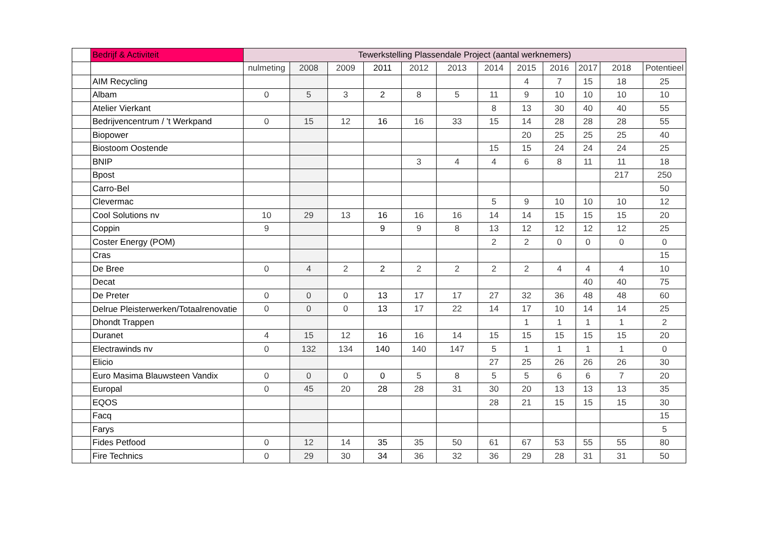| | Bedrijf & Activiteit | Tewerkstelling Plassendale Project (aantal werknemers) | | | | | | | | | | | |
| --- | --- | --- | --- | --- | --- | --- | --- | --- | --- | --- | --- | --- | --- |
| | | nulmeting | 2008 | 2009 | 2011 | 2012 | 2013 | 2014 | 2015 | 2016 | 2017 | 2018 | Potentieel |
| | AIM Recycling | | | | | | | | 4 | 7 | 15 | 18 | 25 |
| | Albam | 0 | 5 | 3 | 2 | 8 | 5 | 11 | 9 | 10 | 10 | 10 | 10 |
| | Atelier Vierkant | | | | | | | 8 | 13 | 30 | 40 | 40 | 55 |
| | Bedrijvencentrum / 't Werkpand | 0 | 15 | 12 | 16 | 16 | 33 | 15 | 14 | 28 | 28 | 28 | 55 |
| | Biopower | | | | | | | | 20 | 25 | 25 | 25 | 40 |
| | Biostoom Oostende | | | | | | | 15 | 15 | 24 | 24 | 24 | 25 |
| | BNIP | | | | | 3 | 4 | 4 | 6 | 8 | 11 | 11 | 18 |
| | Bpost | | | | | | | | | | | 217 | 250 |
| | Carro-Bel | | | | | | | | | | | | 50 |
| | Clevermac | | | | | | | 5 | 9 | 10 | 10 | 10 | 12 |
| | Cool Solutions nv | 10 | 29 | 13 | 16 | 16 | 16 | 14 | 14 | 15 | 15 | 15 | 20 |
| | Coppin | 9 | | | 9 | 9 | 8 | 13 | 12 | 12 | 12 | 12 | 25 |
| | Coster Energy (POM) | | | | | | | 2 | 2 | 0 | 0 | 0 | 0 |
| | Cras | | | | | | | | | | | | 15 |
| | De Bree | 0 | 4 | 2 | 2 | 2 | 2 | 2 | 2 | 4 | 4 | 4 | 10 |
| | Decat | | | | | | | | | | 40 | 40 | 75 |
| | De Preter | 0 | 0 | 0 | 13 | 17 | 17 | 27 | 32 | 36 | 48 | 48 | 60 |
| | Delrue Pleisterwerken/Totaalrenovatie | 0 | 0 | 0 | 13 | 17 | 22 | 14 | 17 | 10 | 14 | 14 | 25 |
| | Dhondt Trappen | | | | | | | | 1 | 1 | 1 | 1 | 2 |
| | Duranet | 4 | 15 | 12 | 16 | 16 | 14 | 15 | 15 | 15 | 15 | 15 | 20 |
| | Electrawinds nv | 0 | 132 | 134 | 140 | 140 | 147 | 5 | 1 | 1 | 1 | 1 | 0 |
| | Elicio | | | | | | | 27 | 25 | 26 | 26 | 26 | 30 |
| | Euro Masima Blauwsteen Vandix | 0 | 0 | 0 | 0 | 5 | 8 | 5 | 5 | 6 | 6 | 7 | 20 |
| | Europal | 0 | 45 | 20 | 28 | 28 | 31 | 30 | 20 | 13 | 13 | 13 | 35 |
| | EQOS | | | | | | | 28 | 21 | 15 | 15 | 15 | 30 |
| | Facq | | | | | | | | | | | | 15 |
| | Farys | | | | | | | | | | | | 5 |
| | Fides Petfood | 0 | 12 | 14 | 35 | 35 | 50 | 61 | 67 | 53 | 55 | 55 | 80 |
| | Fire Technics | 0 | 29 | 30 | 34 | 36 | 32 | 36 | 29 | 28 | 31 | 31 | 50 |